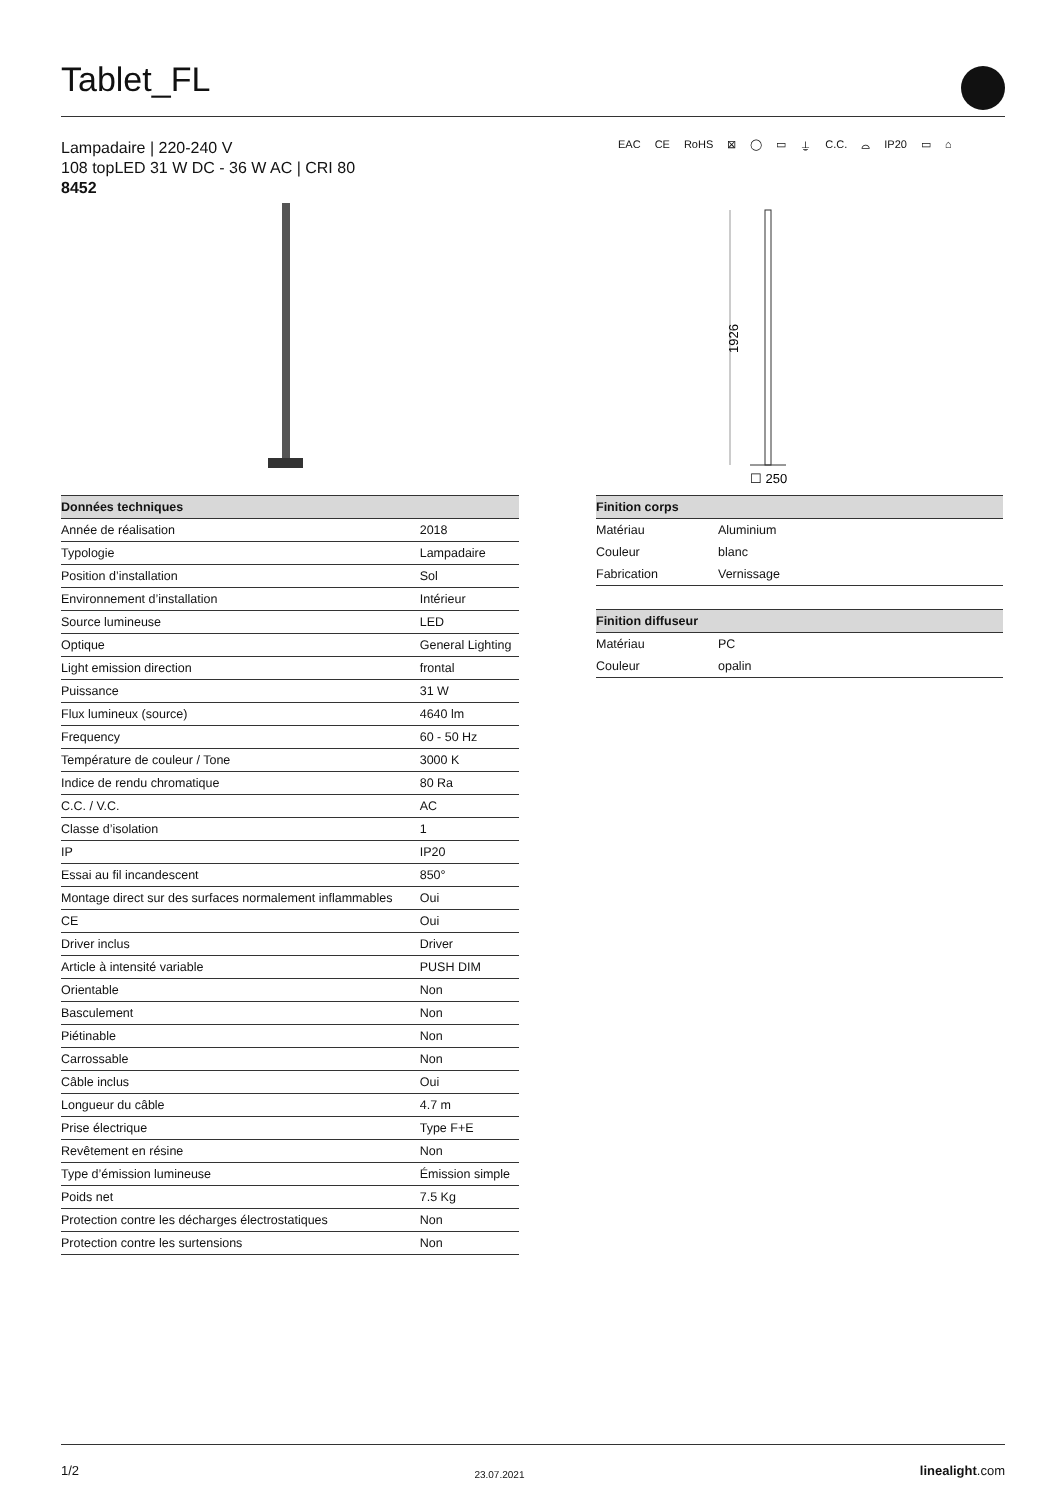Tablet_FL
Lampadaire | 220-240 V
108 topLED 31 W DC - 36 W AC | CRI 80
8452
EAC CE RoHS ⊠ ◯ ▭ ⏚ C.C. ⌓ IP20 ▭ ⌂
1926
☐ 250
| Données techniques | |
| --- | --- |
| Année de réalisation | 2018 |
| Typologie | Lampadaire |
| Position d’installation | Sol |
| Environnement d’installation | Intérieur |
| Source lumineuse | LED |
| Optique | General Lighting |
| Light emission direction | frontal |
| Puissance | 31 W |
| Flux lumineux (source) | 4640 lm |
| Frequency | 60 - 50 Hz |
| Température de couleur / Tone | 3000 K |
| Indice de rendu chromatique | 80 Ra |
| C.C. / V.C. | AC |
| Classe d’isolation | 1 |
| IP | IP20 |
| Essai au fil incandescent | 850° |
| Montage direct sur des surfaces normalement inflammables | Oui |
| CE | Oui |
| Driver inclus | Driver |
| Article à intensité variable | PUSH DIM |
| Orientable | Non |
| Basculement | Non |
| Piétinable | Non |
| Carrossable | Non |
| Câble inclus | Oui |
| Longueur du câble | 4.7 m |
| Prise électrique | Type F+E |
| Revêtement en résine | Non |
| Type d’émission lumineuse | Émission simple |
| Poids net | 7.5 Kg |
| Protection contre les décharges électrostatiques | Non |
| Protection contre les surtensions | Non |
| Finition corps | |
| --- | --- |
| Matériau | Aluminium |
| Couleur | blanc |
| Fabrication | Vernissage |
| Finition diffuseur | |
| --- | --- |
| Matériau | PC |
| Couleur | opalin |
1/2 23.07.2021 linealight.com